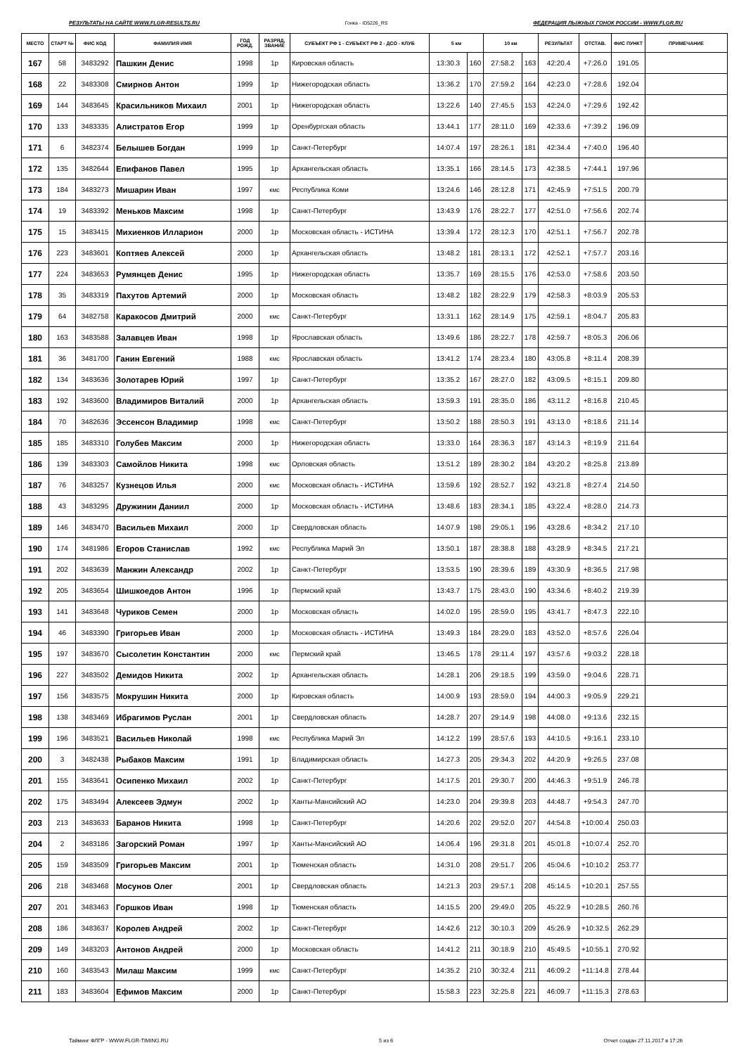РЕЗУЛЬТАТЫ НА САЙТЕ WWW.FLGR-RESULTS.RU Гонка - ID5226_RS ФЕДЕРАЦИЯ ЛЫЖНЫХ ГОНОК РОССИИ - WWW.FLGR.RU
| МЕСТО | СТАРТ № | ФИС КОД | ФАМИЛИЯ ИМЯ | ГОД РОЖД. | РАЗРЯД, ЗВАНИЕ | СУБЪЕКТ РФ 1 - СУБЪЕКТ РФ 2 - ДСО - КЛУБ | 5 км | | 10 км | | РЕЗУЛЬТАТ | ОТСТАВ. | ФИС ПУНКТ | ПРИМЕЧАНИЕ |
| --- | --- | --- | --- | --- | --- | --- | --- | --- | --- | --- | --- | --- | --- | --- |
| 167 | 58 | 3483292 | Пашкин Денис | 1998 | 1р | Кировская область | 13:30.3 | 160 | 27:58.2 | 163 | 42:20.4 | +7:26.0 | 191.05 | |
| 168 | 22 | 3483308 | Смирнов Антон | 1999 | 1р | Нижегородская область | 13:36.2 | 170 | 27:59.2 | 164 | 42:23.0 | +7:28.6 | 192.04 | |
| 169 | 144 | 3483645 | Красильников Михаил | 2001 | 1р | Нижегородская область | 13:22.6 | 140 | 27:45.5 | 153 | 42:24.0 | +7:29.6 | 192.42 | |
| 170 | 133 | 3483335 | Алистратов Егор | 1999 | 1р | Оренбургская область | 13:44.1 | 177 | 28:11.0 | 169 | 42:33.6 | +7:39.2 | 196.09 | |
| 171 | 6 | 3482374 | Белышев Богдан | 1999 | 1р | Санкт-Петербург | 14:07.4 | 197 | 28:26.1 | 181 | 42:34.4 | +7:40.0 | 196.40 | |
| 172 | 135 | 3482644 | Епифанов Павел | 1995 | 1р | Архангельская область | 13:35.1 | 166 | 28:14.5 | 173 | 42:38.5 | +7:44.1 | 197.96 | |
| 173 | 184 | 3483273 | Мишарин Иван | 1997 | кмс | Республика Коми | 13:24.6 | 146 | 28:12.8 | 171 | 42:45.9 | +7:51.5 | 200.79 | |
| 174 | 19 | 3483392 | Меньков Максим | 1998 | 1р | Санкт-Петербург | 13:43.9 | 176 | 28:22.7 | 177 | 42:51.0 | +7:56.6 | 202.74 | |
| 175 | 15 | 3483415 | Михиенков Илларион | 2000 | 1р | Московская область - ИСТИНА | 13:39.4 | 172 | 28:12.3 | 170 | 42:51.1 | +7:56.7 | 202.78 | |
| 176 | 223 | 3483601 | Коптяев Алексей | 2000 | 1р | Архангельская область | 13:48.2 | 181 | 28:13.1 | 172 | 42:52.1 | +7:57.7 | 203.16 | |
| 177 | 224 | 3483653 | Румянцев Денис | 1995 | 1р | Нижегородская область | 13:35.7 | 169 | 28:15.5 | 176 | 42:53.0 | +7:58.6 | 203.50 | |
| 178 | 35 | 3483319 | Пахутов Артемий | 2000 | 1р | Московская область | 13:48.2 | 182 | 28:22.9 | 179 | 42:58.3 | +8:03.9 | 205.53 | |
| 179 | 64 | 3482758 | Каракосов Дмитрий | 2000 | кмс | Санкт-Петербург | 13:31.1 | 162 | 28:14.9 | 175 | 42:59.1 | +8:04.7 | 205.83 | |
| 180 | 163 | 3483588 | Залавцев Иван | 1998 | 1р | Ярославская область | 13:49.6 | 186 | 28:22.7 | 178 | 42:59.7 | +8:05.3 | 206.06 | |
| 181 | 36 | 3481700 | Ганин Евгений | 1988 | кмс | Ярославская область | 13:41.2 | 174 | 28:23.4 | 180 | 43:05.8 | +8:11.4 | 208.39 | |
| 182 | 134 | 3483636 | Золотарев Юрий | 1997 | 1р | Санкт-Петербург | 13:35.2 | 167 | 28:27.0 | 182 | 43:09.5 | +8:15.1 | 209.80 | |
| 183 | 192 | 3483600 | Владимиров Виталий | 2000 | 1р | Архангельская область | 13:59.3 | 191 | 28:35.0 | 186 | 43:11.2 | +8:16.8 | 210.45 | |
| 184 | 70 | 3482636 | Эссенсон Владимир | 1998 | кмс | Санкт-Петербург | 13:50.2 | 188 | 28:50.3 | 191 | 43:13.0 | +8:18.6 | 211.14 | |
| 185 | 185 | 3483310 | Голубев Максим | 2000 | 1р | Нижегородская область | 13:33.0 | 164 | 28:36.3 | 187 | 43:14.3 | +8:19.9 | 211.64 | |
| 186 | 139 | 3483303 | Самойлов Никита | 1998 | кмс | Орловская область | 13:51.2 | 189 | 28:30.2 | 184 | 43:20.2 | +8:25.8 | 213.89 | |
| 187 | 76 | 3483257 | Кузнецов Илья | 2000 | кмс | Московская область - ИСТИНА | 13:59.6 | 192 | 28:52.7 | 192 | 43:21.8 | +8:27.4 | 214.50 | |
| 188 | 43 | 3483295 | Дружинин Даниил | 2000 | 1р | Московская область - ИСТИНА | 13:48.6 | 183 | 28:34.1 | 185 | 43:22.4 | +8:28.0 | 214.73 | |
| 189 | 146 | 3483470 | Васильев Михаил | 2000 | 1р | Свердловская область | 14:07.9 | 198 | 29:05.1 | 196 | 43:28.6 | +8:34.2 | 217.10 | |
| 190 | 174 | 3481986 | Егоров Станислав | 1992 | кмс | Республика Марий Эл | 13:50.1 | 187 | 28:38.8 | 188 | 43:28.9 | +8:34.5 | 217.21 | |
| 191 | 202 | 3483639 | Манжин Александр | 2002 | 1р | Санкт-Петербург | 13:53.5 | 190 | 28:39.6 | 189 | 43:30.9 | +8:36.5 | 217.98 | |
| 192 | 205 | 3483654 | Шишкоедов Антон | 1996 | 1р | Пермский край | 13:43.7 | 175 | 28:43.0 | 190 | 43:34.6 | +8:40.2 | 219.39 | |
| 193 | 141 | 3483648 | Чуриков Семен | 2000 | 1р | Московская область | 14:02.0 | 195 | 28:59.0 | 195 | 43:41.7 | +8:47.3 | 222.10 | |
| 194 | 46 | 3483390 | Григорьев Иван | 2000 | 1р | Московская область - ИСТИНА | 13:49.3 | 184 | 28:29.0 | 183 | 43:52.0 | +8:57.6 | 226.04 | |
| 195 | 197 | 3483670 | Сысолетин Константин | 2000 | кмс | Пермский край | 13:46.5 | 178 | 29:11.4 | 197 | 43:57.6 | +9:03.2 | 228.18 | |
| 196 | 227 | 3483502 | Демидов Никита | 2002 | 1р | Архангельская область | 14:28.1 | 206 | 29:18.5 | 199 | 43:59.0 | +9:04.6 | 228.71 | |
| 197 | 156 | 3483575 | Мокрушин Никита | 2000 | 1р | Кировская область | 14:00.9 | 193 | 28:59.0 | 194 | 44:00.3 | +9:05.9 | 229.21 | |
| 198 | 138 | 3483469 | Ибрагимов Руслан | 2001 | 1р | Свердловская область | 14:28.7 | 207 | 29:14.9 | 198 | 44:08.0 | +9:13.6 | 232.15 | |
| 199 | 196 | 3483521 | Васильев Николай | 1998 | кмс | Республика Марий Эл | 14:12.2 | 199 | 28:57.6 | 193 | 44:10.5 | +9:16.1 | 233.10 | |
| 200 | 3 | 3482438 | Рыбаков Максим | 1991 | 1р | Владимирская область | 14:27.3 | 205 | 29:34.3 | 202 | 44:20.9 | +9:26.5 | 237.08 | |
| 201 | 155 | 3483641 | Осипенко Михаил | 2002 | 1р | Санкт-Петербург | 14:17.5 | 201 | 29:30.7 | 200 | 44:46.3 | +9:51.9 | 246.78 | |
| 202 | 175 | 3483494 | Алексеев Эдмун | 2002 | 1р | Ханты-Мансийский АО | 14:23.0 | 204 | 29:39.8 | 203 | 44:48.7 | +9:54.3 | 247.70 | |
| 203 | 213 | 3483633 | Баранов Никита | 1998 | 1р | Санкт-Петербург | 14:20.6 | 202 | 29:52.0 | 207 | 44:54.8 | +10:00.4 | 250.03 | |
| 204 | 2 | 3483186 | Загорский Роман | 1997 | 1р | Ханты-Мансийский АО | 14:06.4 | 196 | 29:31.8 | 201 | 45:01.8 | +10:07.4 | 252.70 | |
| 205 | 159 | 3483509 | Григорьев Максим | 2001 | 1р | Тюменская область | 14:31.0 | 208 | 29:51.7 | 206 | 45:04.6 | +10:10.2 | 253.77 | |
| 206 | 218 | 3483468 | Мосунов Олег | 2001 | 1р | Свердловская область | 14:21.3 | 203 | 29:57.1 | 208 | 45:14.5 | +10:20.1 | 257.55 | |
| 207 | 201 | 3483463 | Горшков Иван | 1998 | 1р | Тюменская область | 14:15.5 | 200 | 29:49.0 | 205 | 45:22.9 | +10:28.5 | 260.76 | |
| 208 | 186 | 3483637 | Королев Андрей | 2002 | 1р | Санкт-Петербург | 14:42.6 | 212 | 30:10.3 | 209 | 45:26.9 | +10:32.5 | 262.29 | |
| 209 | 149 | 3483203 | Антонов Андрей | 2000 | 1р | Московская область | 14:41.2 | 211 | 30:18.9 | 210 | 45:49.5 | +10:55.1 | 270.92 | |
| 210 | 160 | 3483543 | Милаш Максим | 1999 | кмс | Санкт-Петербург | 14:35.2 | 210 | 30:32.4 | 211 | 46:09.2 | +11:14.8 | 278.44 | |
| 211 | 183 | 3483604 | Ефимов Максим | 2000 | 1р | Санкт-Петербург | 15:58.3 | 223 | 32:25.8 | 221 | 46:09.7 | +11:15.3 | 278.63 | |
Тайминг ФЛГР - WWW.FLGR-TIMING.RU 5 из 6 Отчет создан 27.11.2017 в 17:26